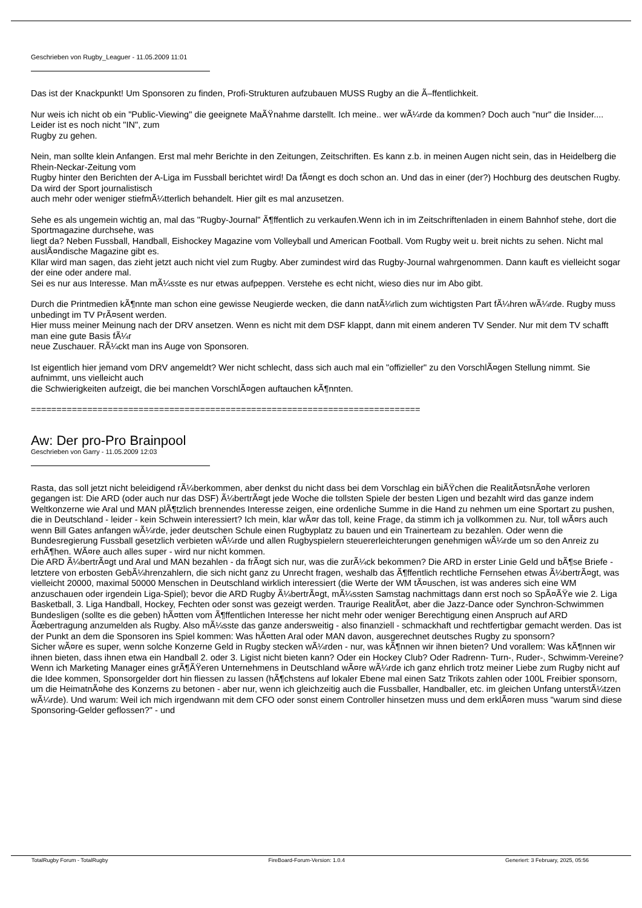Geschrieben von Rugby_Leaguer - 11.05.2009 11:01
Das ist der Knackpunkt! Um Sponsoren zu finden, Profi-Strukturen aufzubauen MUSS Rugby an die Ã–ffentlichkeit.
Nur weis ich nicht ob ein "Public-Viewing" die geeignete MaÃŸnahme darstellt. Ich meine.. wer wÃ¼rde da kommen? Doch auch "nur" die Insider.... Leider ist es noch nicht "IN", zum
Rugby zu gehen.
Nein, man sollte klein Anfangen. Erst mal mehr Berichte in den Zeitungen, Zeitschriften. Es kann z.b. in meinen Augen nicht sein, das in Heidelberg die Rhein-Neckar-Zeitung vom
Rugby hinter den Berichten der A-Liga im Fussball berichtet wird! Da fÃ¤ngt es doch schon an. Und das in einer (der?) Hochburg des deutschen Rugby. Da wird der Sport journalistisch
auch mehr oder weniger stiefmÃ¼tterlich behandelt. Hier gilt es mal anzusetzen.
Sehe es als ungemein wichtig an, mal das "Rugby-Journal" Ã¶ffentlich zu verkaufen.Wenn ich in im Zeitschriftenladen in einem Bahnhof stehe, dort die Sportmagazine durchsehe, was
liegt da? Neben Fussball, Handball, Eishockey Magazine vom Volleyball und American Football. Vom Rugby weit u. breit nichts zu sehen. Nicht mal auslÃ¤ndische Magazine gibt es.
Kllar wird man sagen, das zieht jetzt auch nicht viel zum Rugby. Aber zumindest wird das Rugby-Journal wahrgenommen. Dann kauft es vielleicht sogar der eine oder andere mal.
Sei es nur aus Interesse. Man mÃ¼sste es nur etwas aufpeppen. Verstehe es echt nicht, wieso dies nur im Abo gibt.
Durch die Printmedien kÃ¶nnte man schon eine gewisse Neugierde wecken, die dann natÃ¼rlich zum wichtigsten Part fÃ¼hren wÃ¼rde. Rugby muss unbedingt im TV PrÃ¤sent werden.
Hier muss meiner Meinung nach der DRV ansetzen. Wenn es nicht mit dem DSF klappt, dann mit einem anderen TV Sender. Nur mit dem TV schafft man eine gute Basis fÃ¼r
neue Zuschauer. RÃ¼ckt man ins Auge von Sponsoren.
Ist eigentlich hier jemand vom DRV angemeldt? Wer nicht schlecht, dass sich auch mal ein "offizieller" zu den VorschlÃ¤gen Stellung nimmt. Sie aufnimmt, uns vielleicht auch
die Schwierigkeiten aufzeigt, die bei manchen VorschlÃ¤gen auftauchen kÃ¶nnten.
============================================================================
Aw: Der pro-Pro Brainpool
Geschrieben von Garry - 11.05.2009 12:03
Rasta, das soll jetzt nicht beleidigend rÃ¼berkommen, aber denkst du nicht dass bei dem Vorschlag ein biÃŸchen die RealitÃ¤tsnÃ¤he verloren gegangen ist: Die ARD (oder auch nur das DSF) Ã¼bertrÃ¤gt jede Woche die tollsten Spiele der besten Ligen und bezahlt wird das ganze indem Weltkonzerne wie Aral und MAN plÃ¶tzlich brennendes Interesse zeigen, eine ordenliche Summe in die Hand zu nehmen um eine Sportart zu pushen, die in Deutschland - leider - kein Schwein interessiert? Ich mein, klar wÃ¤r das toll, keine Frage, da stimm ich ja vollkommen zu. Nur, toll wÃ¤rs auch wenn Bill Gates anfangen wÃ¼rde, jeder deutschen Schule einen Rugbyplatz zu bauen und ein Trainerteam zu bezahlen. Oder wenn die Bundesregierung Fussball gesetzlich verbieten wÃ¼rde und allen Rugbyspielern steuererleichterungen genehmigen wÃ¼rde um so den Anreiz zu erhÃ¶hen. WÃ¤re auch alles super - wird nur nicht kommen.
Die ARD Ã¼bertrÃ¤gt und Aral und MAN bezahlen - da frÃ¤gt sich nur, was die zurÃ¼ck bekommen? Die ARD in erster Linie Geld und bÃ¶se Briefe - letztere von erbosten GebÃ¼hrenzahlern, die sich nicht ganz zu Unrecht fragen, weshalb das Ã¶ffentlich rechtliche Fernsehen etwas Ã¼bertrÃ¤gt, was vielleicht 20000, maximal 50000 Menschen in Deutschland wirklich interessiert (die Werte der WM tÃ¤uschen, ist was anderes sich eine WM anzuschauen oder irgendein Liga-Spiel); bevor die ARD Rugby Ã¼bertrÃ¤gt, mÃ¼ssten Samstag nachmittags dann erst noch so SpÃ¤ÃŸe wie 2. Liga Basketball, 3. Liga Handball, Hockey, Fechten oder sonst was gezeigt werden. Traurige RealitÃ¤t, aber die Jazz-Dance oder Synchron-Schwimmen Bundesligen (sollte es die geben) hÃ¤tten vom Ã¶ffentlichen Interesse her nicht mehr oder weniger Berechtigung einen Anspruch auf ARD Ãœbertragung anzumelden als Rugby. Also mÃ¼sste das ganze andersweitig - also finanziell - schmackhaft und rechtfertigbar gemacht werden. Das ist der Punkt an dem die Sponsoren ins Spiel kommen: Was hÃ¤tten Aral oder MAN davon, ausgerechnet deutsches Rugby zu sponsorn?
Sicher wÃ¤re es super, wenn solche Konzerne Geld in Rugby stecken wÃ¼rden - nur, was kÃ¶nnen wir ihnen bieten? Und vorallem: Was kÃ¶nnen wir ihnen bieten, dass ihnen etwa ein Handball 2. oder 3. Ligist nicht bieten kann? Oder ein Hockey Club? Oder Radrenn- Turn-, Ruder-, Schwimm-Vereine? Wenn ich Marketing Manager eines grÃ¶ÃŸeren Unternehmens in Deutschland wÃ¤re wÃ¼rde ich ganz ehrlich trotz meiner Liebe zum Rugby nicht auf die Idee kommen, Sponsorgelder dort hin fliessen zu lassen (hÃ¶chstens auf lokaler Ebene mal einen Satz Trikots zahlen oder 100L Freibier sponsorn, um die HeimatnÃ¤he des Konzerns zu betonen - aber nur, wenn ich gleichzeitig auch die Fussballer, Handballer, etc. im gleichen Unfang unterstÃ¼tzen wÃ¼rde). Und warum: Weil ich mich irgendwann mit dem CFO oder sonst einem Controller hinsetzen muss und dem erklÃ¤ren muss "warum sind diese Sponsoring-Gelder geflossen?" - und
TotalRugby Forum - TotalRugby FireBoard-Forum-Version: 1.0.4 Generiert: 3 February, 2025, 05:56